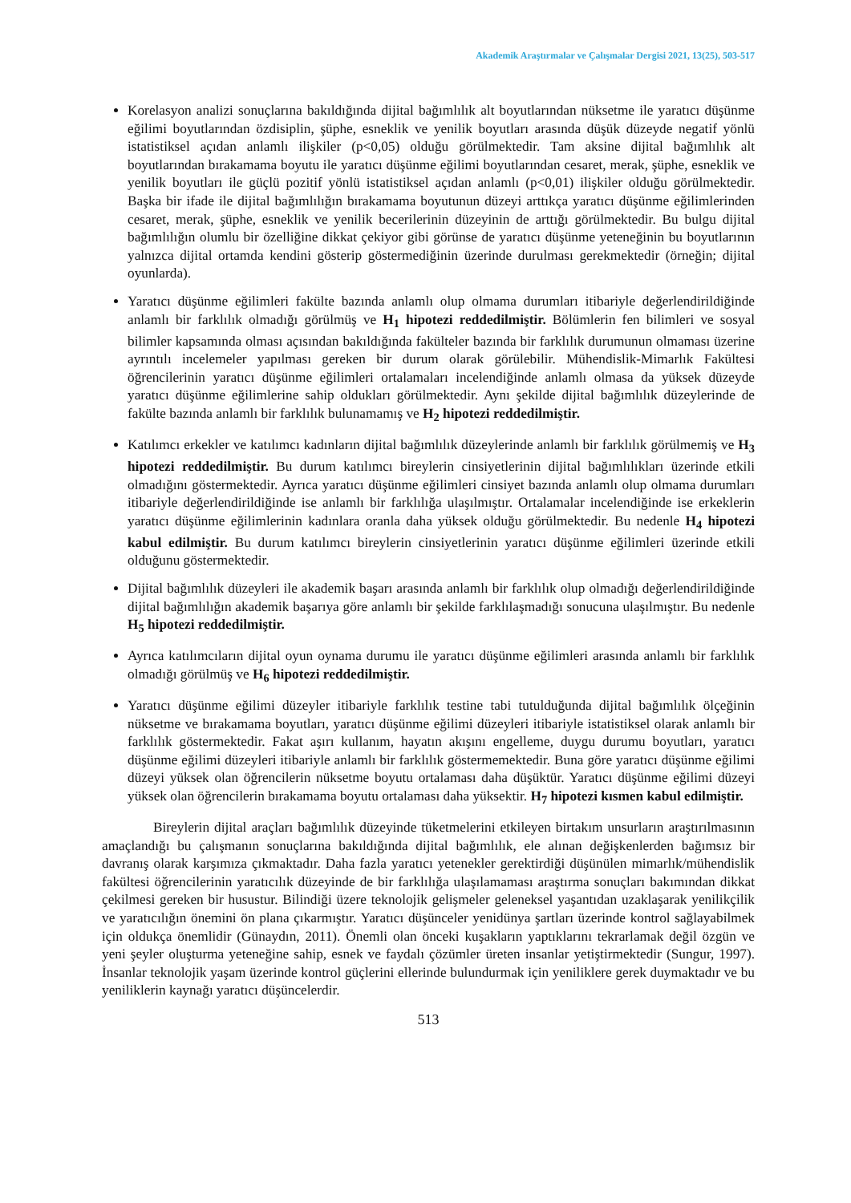Akademik Araştırmalar ve Çalışmalar Dergisi 2021, 13(25), 503-517
Korelasyon analizi sonuçlarına bakıldığında dijital bağımlılık alt boyutlarından nüksetme ile yaratıcı düşünme eğilimi boyutlarından özdisiplin, şüphe, esneklik ve yenilik boyutları arasında düşük düzeyde negatif yönlü istatistiksel açıdan anlamlı ilişkiler (p<0,05) olduğu görülmektedir. Tam aksine dijital bağımlılık alt boyutlarından bırakamama boyutu ile yaratıcı düşünme eğilimi boyutlarından cesaret, merak, şüphe, esneklik ve yenilik boyutları ile güçlü pozitif yönlü istatistiksel açıdan anlamlı (p<0,01) ilişkiler olduğu görülmektedir. Başka bir ifade ile dijital bağımlılığın bırakamama boyutunun düzeyi arttıkça yaratıcı düşünme eğilimlerinden cesaret, merak, şüphe, esneklik ve yenilik becerilerinin düzeyinin de arttığı görülmektedir. Bu bulgu dijital bağımlılığın olumlu bir özelliğine dikkat çekiyor gibi görünse de yaratıcı düşünme yeteneğinin bu boyutlarının yalnızca dijital ortamda kendini gösterip göstermediğinin üzerinde durulması gerekmektedir (örneğin; dijital oyunlarda).
Yaratıcı düşünme eğilimleri fakülte bazında anlamlı olup olmama durumları itibariyle değerlendirildiğinde anlamlı bir farklılık olmadığı görülmüş ve H<sub>1</sub> hipotezi reddedilmiştir. Bölümlerin fen bilimleri ve sosyal bilimler kapsamında olması açısından bakıldığında fakülteler bazında bir farklılık durumunun olmaması üzerine ayrıntılı incelemeler yapılması gereken bir durum olarak görülebilir. Mühendislik-Mimarlık Fakültesi öğrencilerinin yaratıcı düşünme eğilimleri ortalamaları incelendiğinde anlamlı olmasa da yüksek düzeyde yaratıcı düşünme eğilimlerine sahip oldukları görülmektedir. Aynı şekilde dijital bağımlılık düzeylerinde de fakülte bazında anlamlı bir farklılık bulunamamış ve H<sub>2</sub> hipotezi reddedilmiştir.
Katılımcı erkekler ve katılımcı kadınların dijital bağımlılık düzeylerinde anlamlı bir farklılık görülmemiş ve H<sub>3</sub> hipotezi reddedilmiştir. Bu durum katılımcı bireylerin cinsiyetlerinin dijital bağımlılıkları üzerinde etkili olmadığını göstermektedir. Ayrıca yaratıcı düşünme eğilimleri cinsiyet bazında anlamlı olup olmama durumları itibariyle değerlendirildiğinde ise anlamlı bir farklılığa ulaşılmıştır. Ortalamalar incelendiğinde ise erkeklerin yaratıcı düşünme eğilimlerinin kadınlara oranla daha yüksek olduğu görülmektedir. Bu nedenle H<sub>4</sub> hipotezi kabul edilmiştir. Bu durum katılımcı bireylerin cinsiyetlerinin yaratıcı düşünme eğilimleri üzerinde etkili olduğunu göstermektedir.
Dijital bağımlılık düzeyleri ile akademik başarı arasında anlamlı bir farklılık olup olmadığı değerlendirildiğinde dijital bağımlılığın akademik başarıya göre anlamlı bir şekilde farklılaşmadığı sonucuna ulaşılmıştır. Bu nedenle H<sub>5</sub> hipotezi reddedilmiştir.
Ayrıca katılımcıların dijital oyun oynama durumu ile yaratıcı düşünme eğilimleri arasında anlamlı bir farklılık olmadığı görülmüş ve H<sub>6</sub> hipotezi reddedilmiştir.
Yaratıcı düşünme eğilimi düzeyler itibariyle farklılık testine tabi tutulduğunda dijital bağımlılık ölçeğinin nüksetme ve bırakamama boyutları, yaratıcı düşünme eğilimi düzeyleri itibariyle istatistiksel olarak anlamlı bir farklılık göstermektedir. Fakat aşırı kullanım, hayatın akışını engelleme, duygu durumu boyutları, yaratıcı düşünme eğilimi düzeyleri itibariyle anlamlı bir farklılık göstermemektedir. Buna göre yaratıcı düşünme eğilimi düzeyi yüksek olan öğrencilerin nüksetme boyutu ortalaması daha düşüktür. Yaratıcı düşünme eğilimi düzeyi yüksek olan öğrencilerin bırakamama boyutu ortalaması daha yüksektir. H<sub>7</sub> hipotezi kısmen kabul edilmiştir.
Bireylerin dijital araçları bağımlılık düzeyinde tüketmelerini etkileyen birtakım unsurların araştırılmasının amaçlandığı bu çalışmanın sonuçlarına bakıldığında dijital bağımlılık, ele alınan değişkenlerden bağımsız bir davranış olarak karşımıza çıkmaktadır. Daha fazla yaratıcı yetenekler gerektirdiği düşünülen mimarlık/mühendislik fakültesi öğrencilerinin yaratıcılık düzeyinde de bir farklılığa ulaşılamaması araştırma sonuçları bakımından dikkat çekilmesi gereken bir husustur. Bilindiği üzere teknolojik gelişmeler geleneksel yaşantıdan uzaklaşarak yenilikçilik ve yaratıcılığın önemini ön plana çıkarmıştır. Yaratıcı düşünceler yenidünya şartları üzerinde kontrol sağlayabilmek için oldukça önemlidir (Günaydın, 2011). Önemli olan önceki kuşakların yaptıklarını tekrarlamak değil özgün ve yeni şeyler oluşturma yeteneğine sahip, esnek ve faydalı çözümler üreten insanlar yetiştirmektedir (Sungur, 1997). İnsanlar teknolojik yaşam üzerinde kontrol güçlerini ellerinde bulundurmak için yeniliklere gerek duymaktadır ve bu yeniliklerin kaynağı yaratıcı düşüncelerdir.
513